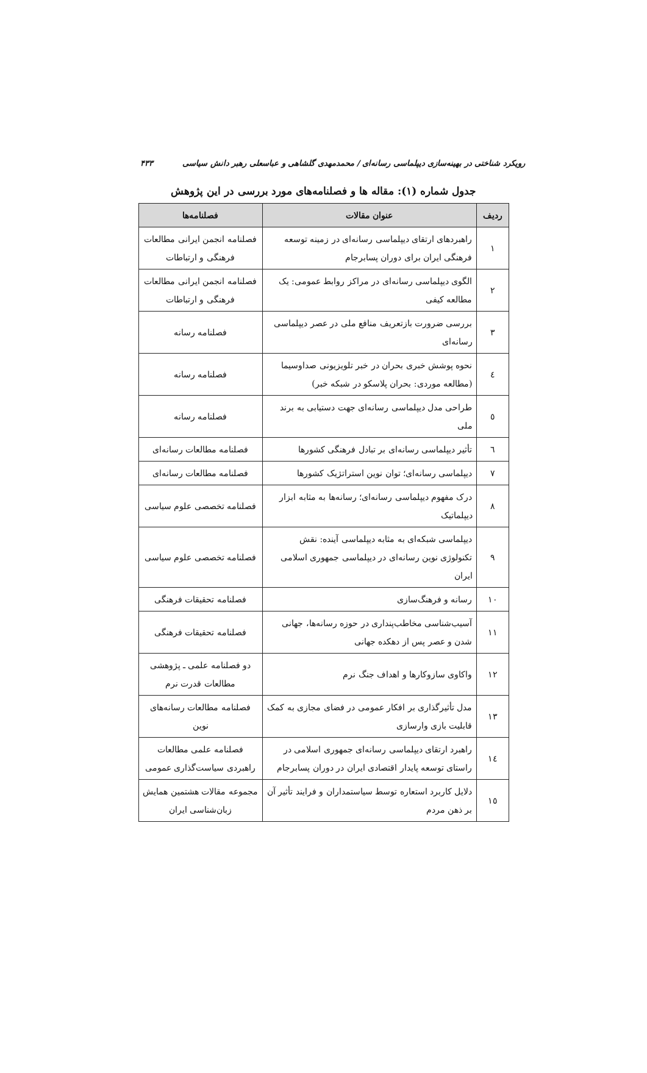رویکرد شناختی در بهینه‌سازی دیپلماسی رسانه‌ای / محمدمهدی گلشاهی و عباسعلی رهبر دانش سیاسی ۴۳۳
جدول شماره (۱): مقاله ها و فصلنامه‌های مورد بررسی در این پژوهش
| ردیف | عنوان مقالات | فصلنامه‌ها |
| --- | --- | --- |
| ۱ | راهبردهای ارتقای دیپلماسی رسانه‌ای در زمینه توسعه فرهنگی ایران برای دوران پسابرجام | فصلنامه انجمن ایرانی مطالعات فرهنگی و ارتباطات |
| ۲ | الگوی دیپلماسی رسانه‌ای در مراکز روابط عمومی: یک مطالعه کیفی | فصلنامه انجمن ایرانی مطالعات فرهنگی و ارتباطات |
| ۳ | بررسی ضرورت بازتعریف منافع ملی در عصر دیپلماسی رسانه‌ای | فصلنامه رسانه |
| ٤ | نحوه پوشش خبری بحران در خبر تلویزیونی صداوسیما (مطالعه موردی: بحران پلاسکو در شبکه خبر) | فصلنامه رسانه |
| ٥ | طراحی مدل دیپلماسی رسانه‌ای جهت دستیابی به برند ملی | فصلنامه رسانه |
| ٦ | تأثیر دیپلماسی رسانه‌ای بر تبادل فرهنگی کشورها | فصلنامه مطالعات رسانه‌ای |
| ۷ | دیپلماسی رسانه‌ای؛ توان نوین استراتژیک کشورها | فصلنامه مطالعات رسانه‌ای |
| ۸ | درک مفهوم دیپلماسی رسانه‌ای؛ رسانه‌ها به مثابه ابزار دیپلماتیک | فصلنامه تخصصی علوم سیاسی |
| ۹ | دیپلماسی شبکه‌ای به مثابه دیپلماسی آینده: نقش تکنولوژی نوین رسانه‌ای در دیپلماسی جمهوری اسلامی ایران | فصلنامه تخصصی علوم سیاسی |
| ۱۰ | رسانه و فرهنگ‌سازی | فصلنامه تحقیقات فرهنگی |
| ۱۱ | آسیب‌شناسی مخاطب‌پنداری در حوزه رسانه‌ها، جهانی شدن و عصر پس از دهکده جهانی | فصلنامه تحقیقات فرهنگی |
| ۱۲ | واکاوی سازوکارها و اهداف جنگ نرم | دو فصلنامه علمی ـ پژوهشی مطالعات قدرت نرم |
| ۱۳ | مدل تأثیرگذاری بر افکار عمومی در فضای مجازی به کمک قابلیت بازی وارسازی | فصلنامه مطالعات رسانه‌های نوین |
| ۱٤ | راهبرد ارتقای دیپلماسی رسانه‌ای جمهوری اسلامی در راستای توسعه پایدار اقتصادی ایران در دوران پسابرجام | فصلنامه علمی مطالعات راهبردی سیاست‌گذاری عمومی |
| ۱٥ | دلایل کاربرد استعاره توسط سیاستمداران و فرایند تأثیر آن بر ذهن مردم | مجموعه مقالات هشتمین همایش زبان‌شناسی ایران |